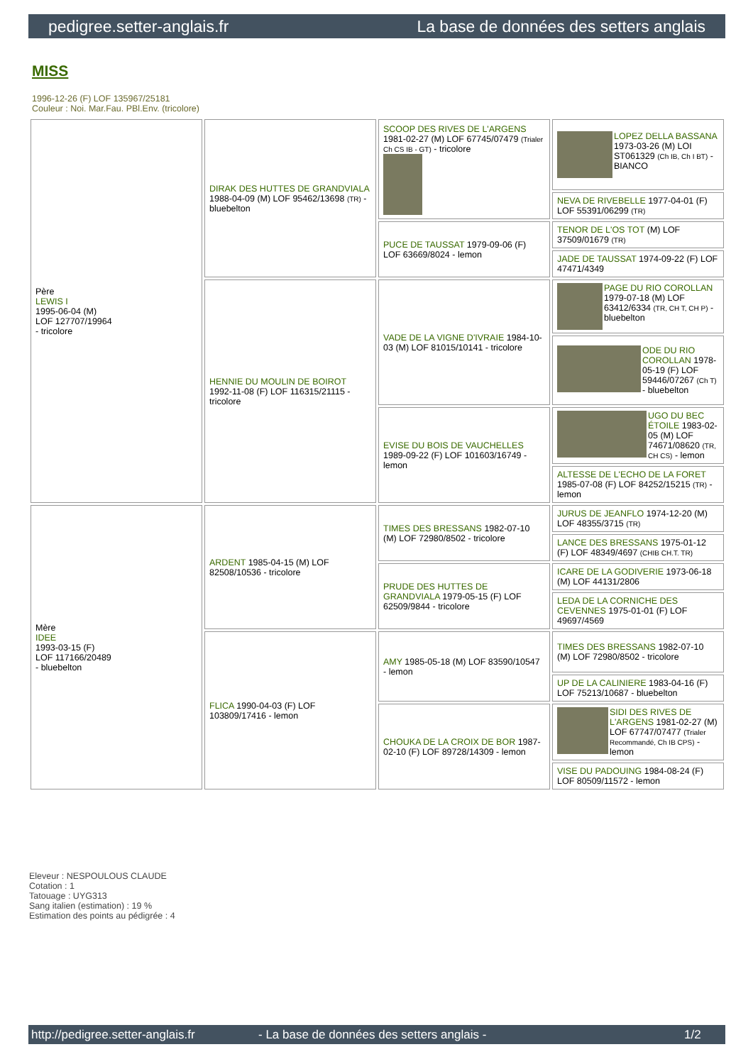pedigree.setter-anglais.fr La base de données des setters anglais
MISS
1996-12-26 (F) LOF 135967/25181
Couleur : Noi. Mar.Fau. PBl.Env. (tricolore)
| Père LEWIS I 1995-06-04 (M) LOF 127707/19964 - tricolore | DIRAK DES HUTTES DE GRANDVIALA 1988-04-09 (M) LOF 95462/13698 (TR) - bluebelton | SCOOP DES RIVES DE L'ARGENS 1981-02-27 (M) LOF 67745/07479 (Trialer Ch CS IB - GT) - tricolore | LOPEZ DELLA BASSANA 1973-03-26 (M) LOI ST061329 (Ch IB, Ch I BT) - BIANCO |
| | | | NEVA DE RIVEBELLE 1977-04-01 (F) LOF 55391/06299 (TR) |
| | | PUCE DE TAUSSAT 1979-09-06 (F) LOF 63669/8024 - lemon | TENOR DE L'OS TOT (M) LOF 37509/01679 (TR) |
| | | | JADE DE TAUSSAT 1974-09-22 (F) LOF 47471/4349 |
| | HENNIE DU MOULIN DE BOIROT 1992-11-08 (F) LOF 116315/21115 - tricolore | VADE DE LA VIGNE D'IVRAIE 1984-10-03 (M) LOF 81015/10141 - tricolore | PAGE DU RIO COROLLAN 1979-07-18 (M) LOF 63412/6334 (TR, CH T, CH P) - bluebelton |
| | | | ODE DU RIO COROLLAN 1978-05-19 (F) LOF 59446/07267 (Ch T) - bluebelton |
| | | EVISE DU BOIS DE VAUCHELLES 1989-09-22 (F) LOF 101603/16749 - lemon | UGO DU BEC ÉTOILE 1983-02-05 (M) LOF 74671/08620 (TR, CH CS) - lemon |
| | | | ALTESSE DE L'ECHO DE LA FORET 1985-07-08 (F) LOF 84252/15215 (TR) - lemon |
| Mère IDEE 1993-03-15 (F) LOF 117166/20489 - bluebelton | ARDENT 1985-04-15 (M) LOF 82508/10536 - tricolore | TIMES DES BRESSANS 1982-07-10 (M) LOF 72980/8502 - tricolore | JURUS DE JEANFLO 1974-12-20 (M) LOF 48355/3715 (TR) |
| | | | LANCE DES BRESSANS 1975-01-12 (F) LOF 48349/4697 (CHIB CH.T. TR) |
| | | PRUDE DES HUTTES DE GRANDVIALA 1979-05-15 (F) LOF 62509/9844 - tricolore | ICARE DE LA GODIVERIE 1973-06-18 (M) LOF 44131/2806 |
| | | | LEDA DE LA CORNICHE DES CEVENNES 1975-01-01 (F) LOF 49697/4569 |
| | FLICA 1990-04-03 (F) LOF 103809/17416 - lemon | AMY 1985-05-18 (M) LOF 83590/10547 - lemon | TIMES DES BRESSANS 1982-07-10 (M) LOF 72980/8502 - tricolore |
| | | | UP DE LA CALINIERE 1983-04-16 (F) LOF 75213/10687 - bluebelton |
| | | CHOUKA DE LA CROIX DE BOR 1987-02-10 (F) LOF 89728/14309 - lemon | SIDI DES RIVES DE L'ARGENS 1981-02-27 (M) LOF 67747/07477 (Trialer Recommandé, Ch IB CPS) - lemon |
| | | | VISE DU PADOUING 1984-08-24 (F) LOF 80509/11572 - lemon |
Eleveur : NESPOULOUS CLAUDE
Cotation : 1
Tatouage : UYG313
Sang italien (estimation) : 19 %
Estimation des points au pédigrée : 4
http://pedigree.setter-anglais.fr - La base de données des setters anglais - 1/2